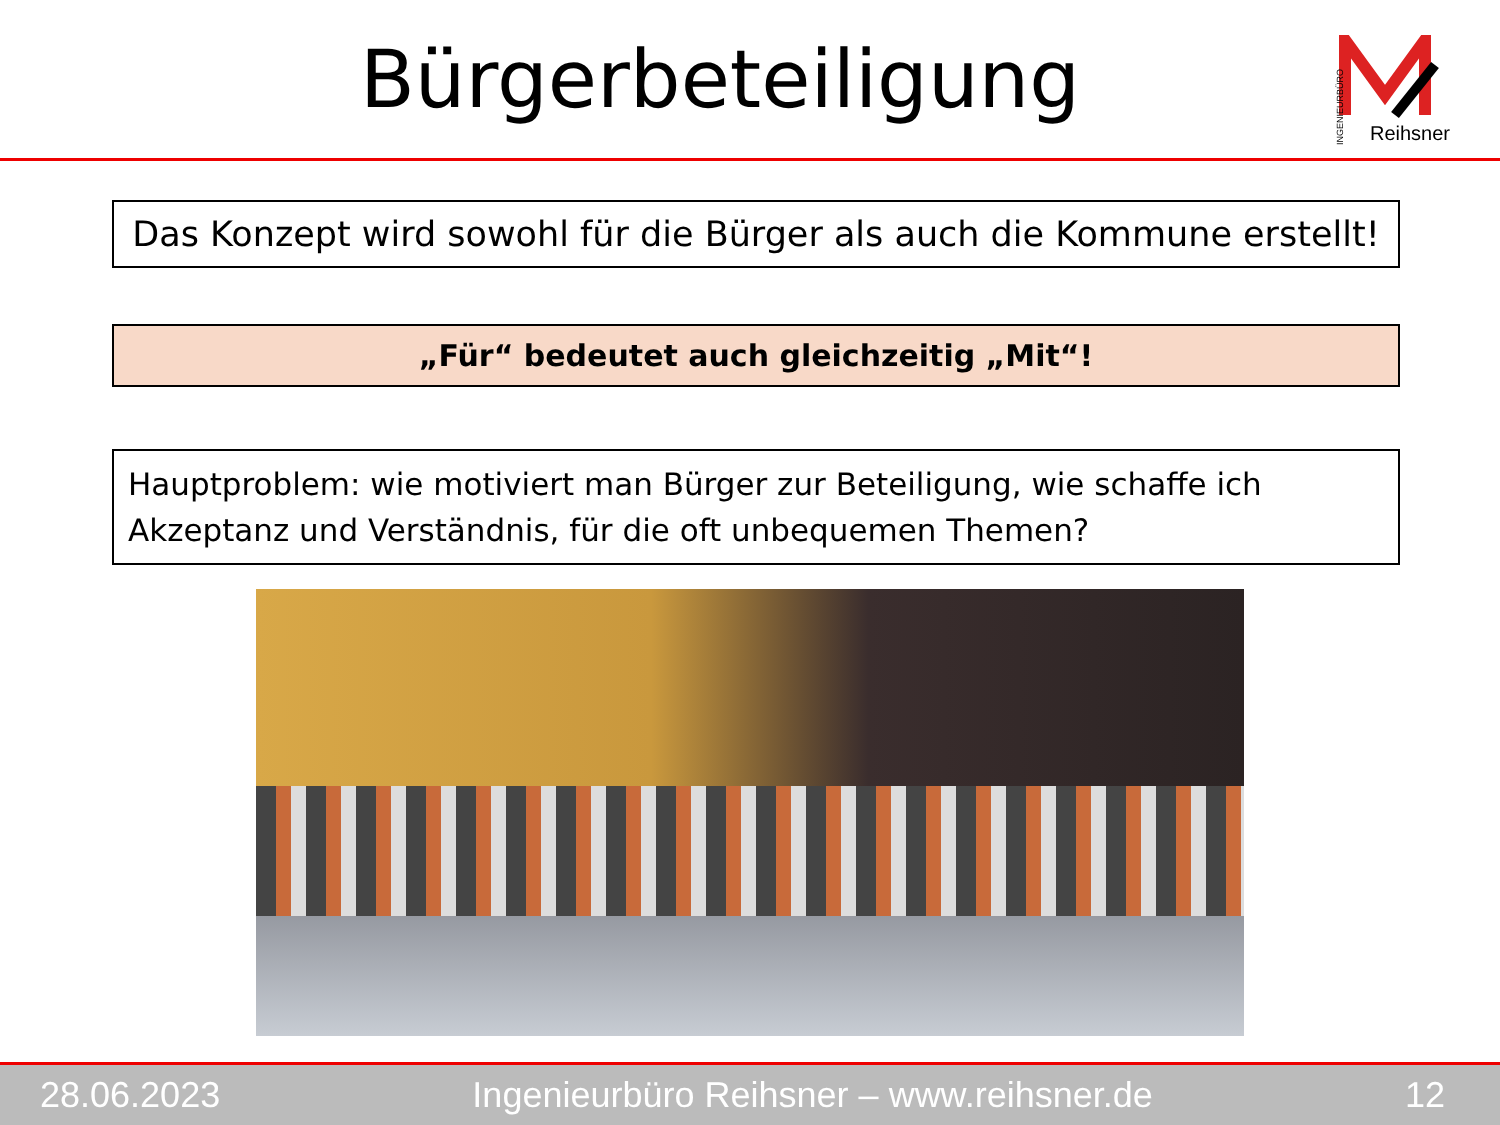Bürgerbeteiligung
INGENIEURBÜRO
Reihsner
Das Konzept wird sowohl für die Bürger als auch die Kommune erstellt!
„Für“ bedeutet auch gleichzeitig „Mit“!
Hauptproblem: wie motiviert man Bürger zur Beteiligung, wie schaffe ich Akzeptanz und Verständnis, für die oft unbequemen Themen?
28.06.2023 Ingenieurbüro Reihsner – www.reihsner.de 12